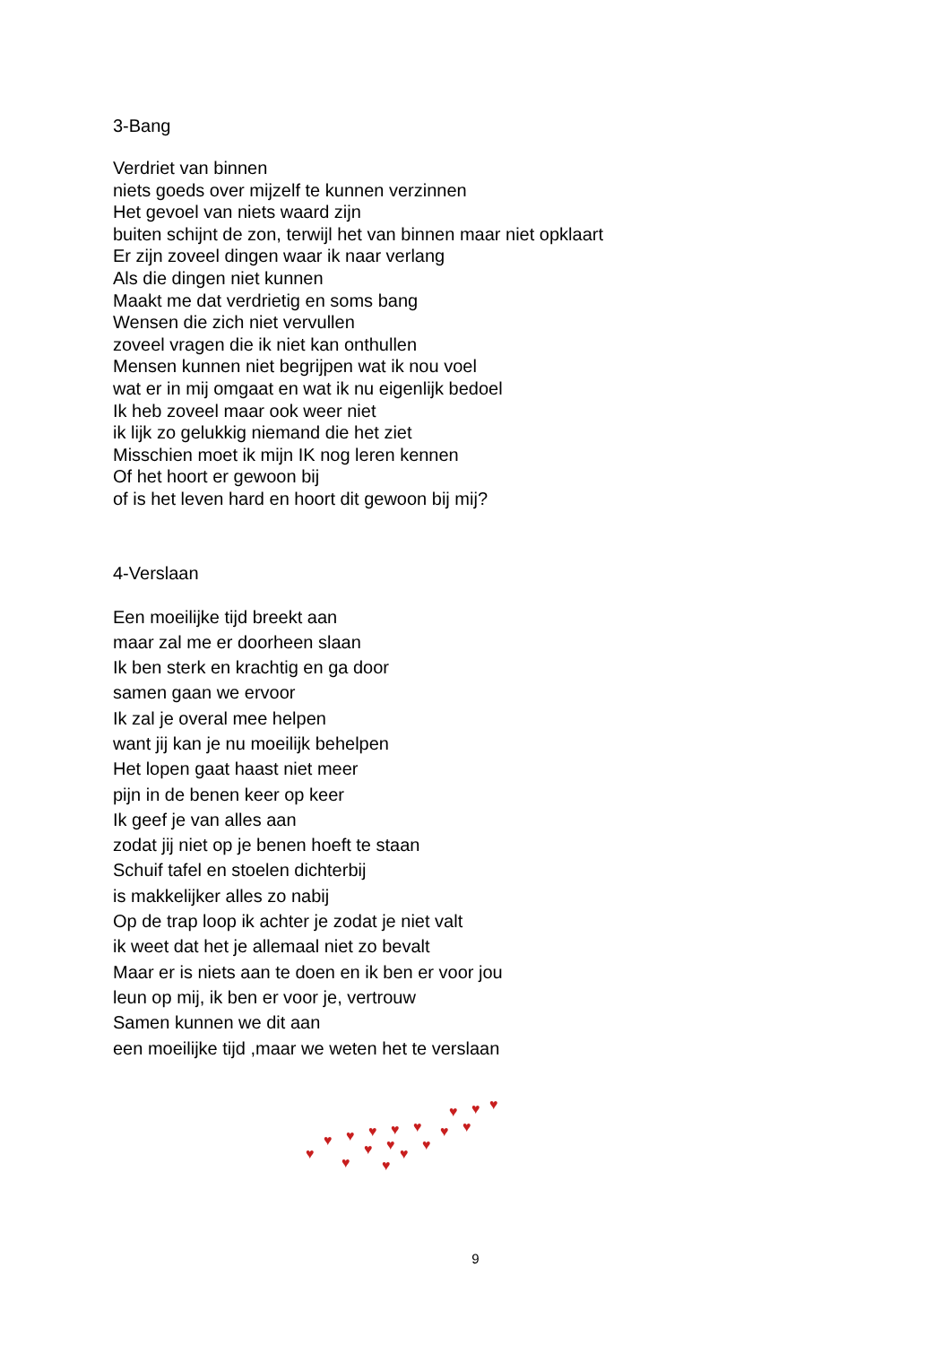3-Bang
Verdriet van binnen
niets goeds over mijzelf te kunnen verzinnen
Het gevoel van niets waard zijn
buiten schijnt de zon, terwijl het van binnen maar niet opklaart
Er zijn zoveel dingen waar ik naar verlang
Als die dingen niet kunnen
Maakt me dat verdrietig en soms bang
Wensen die zich niet vervullen
zoveel vragen die ik niet kan onthullen
Mensen kunnen niet begrijpen wat ik nou voel
wat er in mij omgaat en wat ik nu eigenlijk bedoel
Ik heb zoveel maar ook weer niet
ik lijk zo gelukkig niemand die het ziet
Misschien moet ik mijn IK nog leren kennen
Of het hoort er gewoon bij
of is het leven hard en hoort dit gewoon bij mij?
4-Verslaan
Een moeilijke tijd breekt aan
maar zal me er doorheen slaan
Ik ben sterk en krachtig en ga door
samen gaan we ervoor
Ik zal je overal mee helpen
want jij kan je nu moeilijk behelpen
Het lopen gaat haast niet meer
pijn in de benen keer op keer
Ik geef je van alles aan
zodat jij niet op je benen hoeft te staan
Schuif tafel en stoelen dichterbij
is makkelijker alles zo nabij
Op de trap loop ik achter je zodat je niet valt
ik weet dat het je allemaal niet zo bevalt
Maar er is niets aan te doen en ik ben er voor jou
leun op mij, ik ben er voor je, vertrouw
Samen kunnen we dit aan
een moeilijke tijd ,maar we weten het te verslaan
♥
♥
♥
♥
♥
♥
♥
♥
♥
♥
♥
♥
♥
♥
♥
♥
♥
♥
♥
♥
9